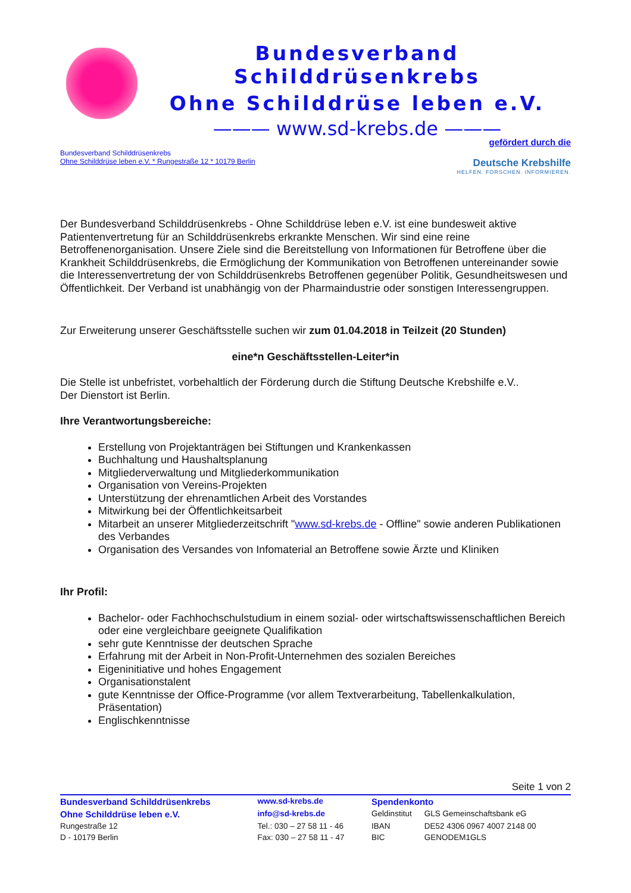Bundesverband Schilddrüsenkrebs
Ohne Schilddrüse leben e.V.
——— www.sd-krebs.de ———
Bundesverband Schilddrüsenkrebs
Ohne Schilddrüse leben e.V. * Rungestraße 12 * 10179 Berlin
gefördert durch die
Deutsche Krebshilfe
HELFEN. FORSCHEN. INFORMIEREN.
Der Bundesverband Schilddrüsenkrebs - Ohne Schilddrüse leben e.V. ist eine bundesweit aktive Patientenvertretung für an Schilddrüsenkrebs erkrankte Menschen. Wir sind eine reine Betroffenenorganisation. Unsere Ziele sind die Bereitstellung von Informationen für Betroffene über die Krankheit Schilddrüsenkrebs, die Ermöglichung der Kommunikation von Betroffenen untereinander sowie die Interessenvertretung der von Schilddrüsenkrebs Betroffenen gegenüber Politik, Gesundheitswesen und Öffentlichkeit. Der Verband ist unabhängig von der Pharmaindustrie oder sonstigen Interessengruppen.
Zur Erweiterung unserer Geschäftsstelle suchen wir zum 01.04.2018 in Teilzeit (20 Stunden)
eine*n Geschäftsstellen-Leiter*in
Die Stelle ist unbefristet, vorbehaltlich der Förderung durch die Stiftung Deutsche Krebshilfe e.V..
Der Dienstort ist Berlin.
Ihre Verantwortungsbereiche:
Erstellung von Projektanträgen bei Stiftungen und Krankenkassen
Buchhaltung und Haushaltsplanung
Mitgliederverwaltung und Mitgliederkommunikation
Organisation von Vereins-Projekten
Unterstützung der ehrenamtlichen Arbeit des Vorstandes
Mitwirkung bei der Öffentlichkeitsarbeit
Mitarbeit an unserer Mitgliederzeitschrift "www.sd-krebs.de - Offline" sowie anderen Publikationen des Verbandes
Organisation des Versandes von Infomaterial an Betroffene sowie Ärzte und Kliniken
Ihr Profil:
Bachelor- oder Fachhochschulstudium in einem sozial- oder wirtschaftswissenschaftlichen Bereich oder eine vergleichbare geeignete Qualifikation
sehr gute Kenntnisse der deutschen Sprache
Erfahrung mit der Arbeit in Non-Profit-Unternehmen des sozialen Bereiches
Eigeninitiative und hohes Engagement
Organisationstalent
gute Kenntnisse der Office-Programme (vor allem Textverarbeitung, Tabellenkalkulation, Präsentation)
Englischkenntnisse
Seite 1 von 2
| Bundesverband Schilddrüsenkrebs | www.sd-krebs.de | Spendenkonto | |
| Ohne Schilddrüse leben e.V. | info@sd-krebs.de | Geldinstitut | GLS Gemeinschaftsbank eG |
| Rungestraße 12 | Tel.: 030 – 27 58 11 - 46 | IBAN | DE52 4306 0967 4007 2148 00 |
| D - 10179 Berlin | Fax: 030 – 27 58 11 - 47 | BIC | GENODEM1GLS |